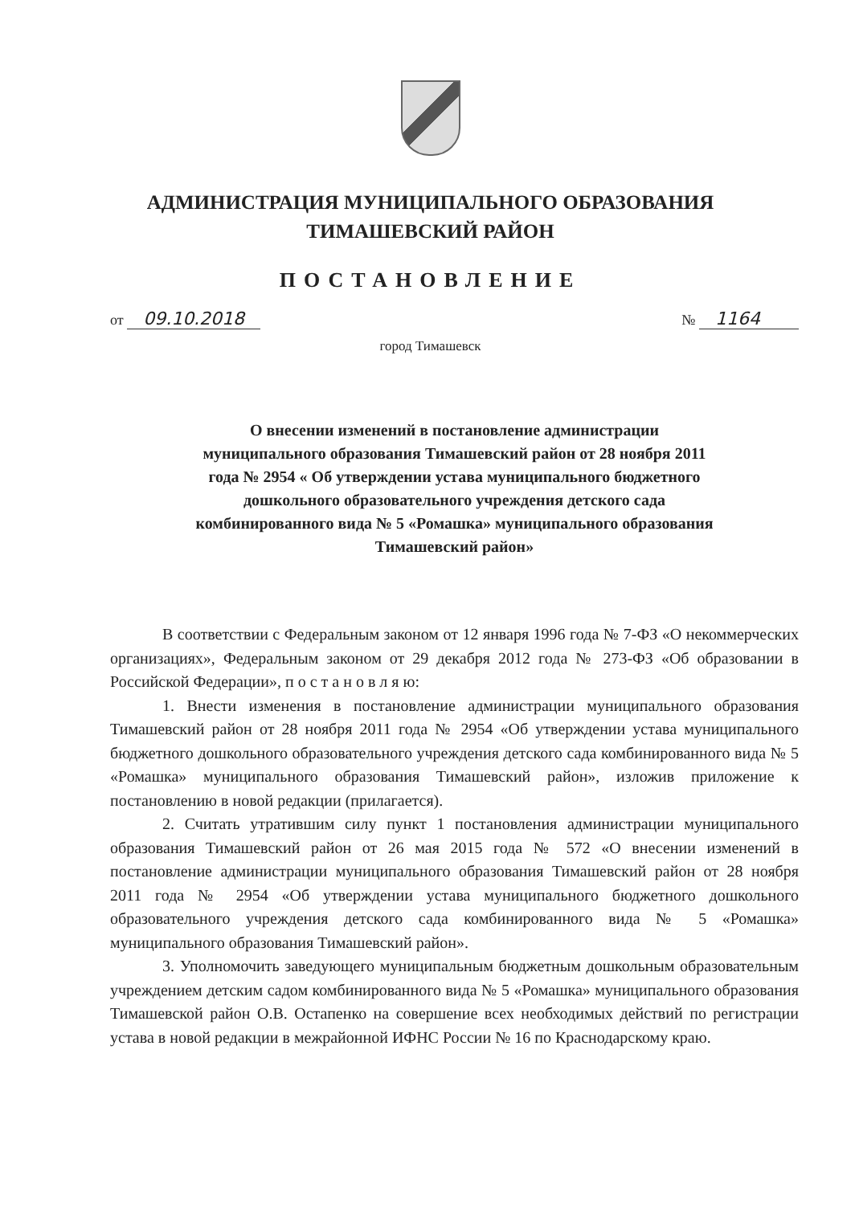АДМИНИСТРАЦИЯ МУНИЦИПАЛЬНОГО ОБРАЗОВАНИЯ
ТИМАШЕВСКИЙ РАЙОН
ПОСТАНОВЛЕНИЕ
от 09.10.2018
№ 1164
город Тимашевск
О внесении изменений в постановление администрации
муниципального образования Тимашевский район от 28 ноября 2011
года № 2954 « Об утверждении устава муниципального бюджетного
дошкольного образовательного учреждения детского сада
комбинированного вида № 5 «Ромашка» муниципального образования
Тимашевский район»
В соответствии с Федеральным законом от 12 января 1996 года № 7-ФЗ «О некоммерческих организациях», Федеральным законом от 29 декабря 2012 года № 273-ФЗ «Об образовании в Российской Федерации», п о с т а н о в л я ю:
1. Внести изменения в постановление администрации муниципального образования Тимашевский район от 28 ноября 2011 года № 2954 «Об утверждении устава муниципального бюджетного дошкольного образовательного учреждения детского сада комбинированного вида № 5 «Ромашка» муниципального образования Тимашевский район», изложив приложение к постановлению в новой редакции (прилагается).
2. Считать утратившим силу пункт 1 постановления администрации муниципального образования Тимашевский район от 26 мая 2015 года № 572 «О внесении изменений в постановление администрации муниципального образования Тимашевский район от 28 ноября 2011 года № 2954 «Об утверждении устава муниципального бюджетного дошкольного образовательного учреждения детского сада комбинированного вида № 5 «Ромашка» муниципального образования Тимашевский район».
3. Уполномочить заведующего муниципальным бюджетным дошкольным образовательным учреждением детским садом комбинированного вида № 5 «Ромашка» муниципального образования Тимашевской район О.В. Остапенко на совершение всех необходимых действий по регистрации устава в новой редакции в межрайонной ИФНС России № 16 по Краснодарскому краю.